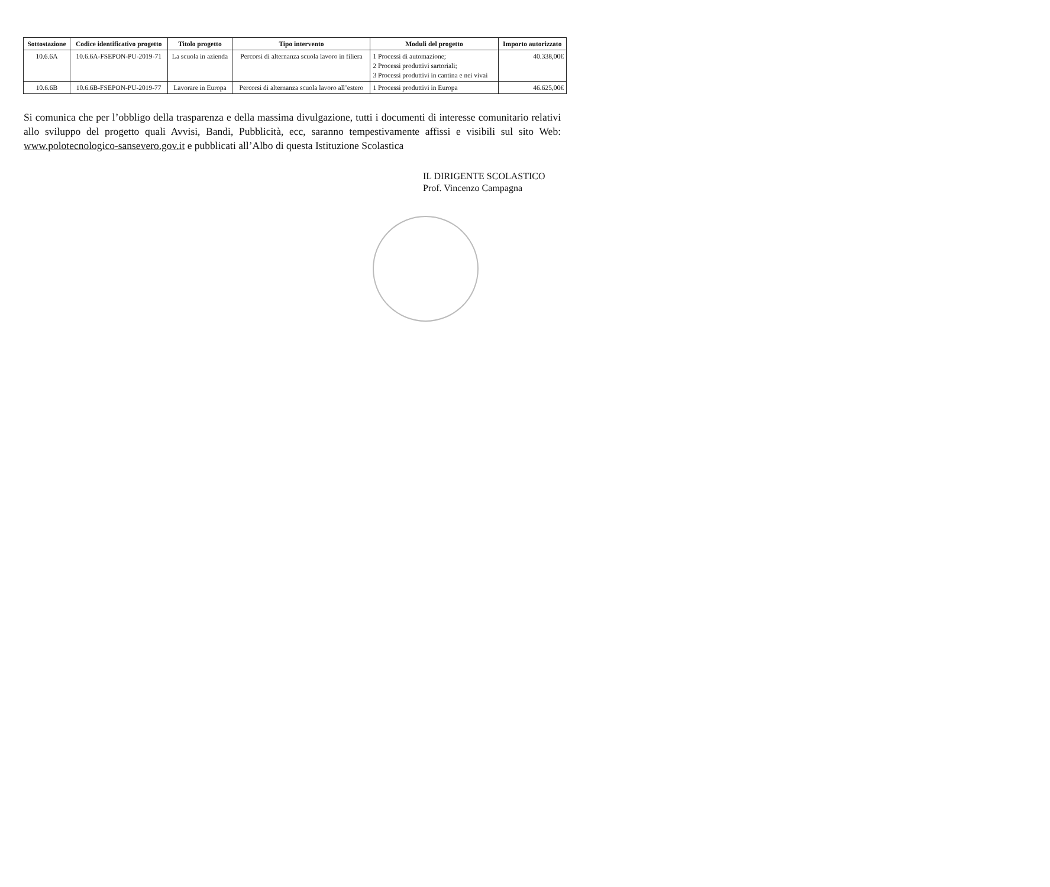| Sottostazione | Codice identificativo progetto | Titolo progetto | Tipo intervento | Moduli del progetto | Importo autorizzato |
| --- | --- | --- | --- | --- | --- |
| 10.6.6A | 10.6.6A-FSEPON-PU-2019-71 | La scuola in azienda | Percorsi di alternanza scuola lavoro in filiera | 1 Processi di automazione; 2 Processi produttivi sartoriali; 3 Processi produttivi in cantina e nei vivai | 40.338,00€ |
| 10.6.6B | 10.6.6B-FSEPON-PU-2019-77 | Lavorare in Europa | Percorsi di alternanza scuola lavoro all’estero | 1 Processi produttivi in Europa | 46.625,00€ |
Si comunica che per l’obbligo della trasparenza e della massima divulgazione, tutti i documenti di interesse comunitario relativi allo sviluppo del progetto quali Avvisi, Bandi, Pubblicità, ecc, saranno tempestivamente affissi e visibili sul sito Web: www.polotecnologico-sansevero.gov.it e pubblicati all’Albo di questa Istituzione Scolastica
IL DIRIGENTE SCOLASTICO
Prof. Vincenzo Campagna